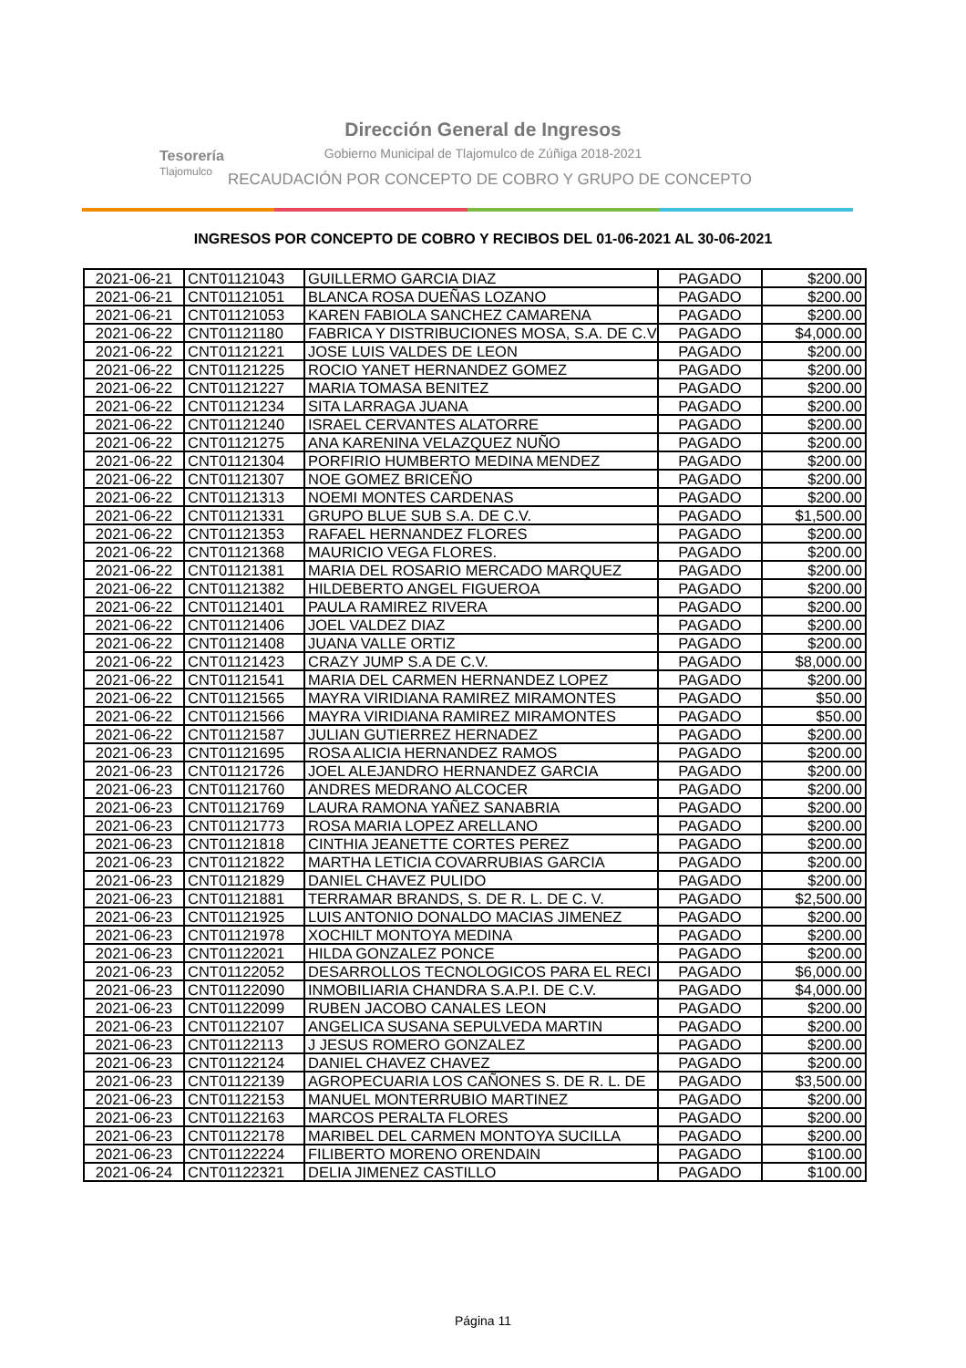Tesorería
Tlajomulco
Dirección General de Ingresos
Gobierno Municipal de Tlajomulco de Zúñiga 2018-2021
RECAUDACIÓN POR CONCEPTO DE COBRO Y GRUPO DE CONCEPTO
INGRESOS POR CONCEPTO DE COBRO Y RECIBOS DEL 01-06-2021 AL 30-06-2021
| 2021-06-21 | CNT01121043 | GUILLERMO GARCIA DIAZ | PAGADO | $200.00 |
| 2021-06-21 | CNT01121051 | BLANCA ROSA DUEÑAS LOZANO | PAGADO | $200.00 |
| 2021-06-21 | CNT01121053 | KAREN FABIOLA SANCHEZ CAMARENA | PAGADO | $200.00 |
| 2021-06-22 | CNT01121180 | FABRICA Y DISTRIBUCIONES MOSA, S.A. DE C.V | PAGADO | $4,000.00 |
| 2021-06-22 | CNT01121221 | JOSE LUIS VALDES DE LEON | PAGADO | $200.00 |
| 2021-06-22 | CNT01121225 | ROCIO YANET HERNANDEZ GOMEZ | PAGADO | $200.00 |
| 2021-06-22 | CNT01121227 | MARIA TOMASA BENITEZ | PAGADO | $200.00 |
| 2021-06-22 | CNT01121234 | SITA LARRAGA JUANA | PAGADO | $200.00 |
| 2021-06-22 | CNT01121240 | ISRAEL CERVANTES ALATORRE | PAGADO | $200.00 |
| 2021-06-22 | CNT01121275 | ANA KARENINA VELAZQUEZ NUÑO | PAGADO | $200.00 |
| 2021-06-22 | CNT01121304 | PORFIRIO HUMBERTO MEDINA MENDEZ | PAGADO | $200.00 |
| 2021-06-22 | CNT01121307 | NOE GOMEZ BRICEÑO | PAGADO | $200.00 |
| 2021-06-22 | CNT01121313 | NOEMI MONTES CARDENAS | PAGADO | $200.00 |
| 2021-06-22 | CNT01121331 | GRUPO BLUE SUB S.A. DE C.V. | PAGADO | $1,500.00 |
| 2021-06-22 | CNT01121353 | RAFAEL HERNANDEZ FLORES | PAGADO | $200.00 |
| 2021-06-22 | CNT01121368 | MAURICIO VEGA FLORES. | PAGADO | $200.00 |
| 2021-06-22 | CNT01121381 | MARIA DEL ROSARIO MERCADO MARQUEZ | PAGADO | $200.00 |
| 2021-06-22 | CNT01121382 | HILDEBERTO ANGEL FIGUEROA | PAGADO | $200.00 |
| 2021-06-22 | CNT01121401 | PAULA RAMIREZ RIVERA | PAGADO | $200.00 |
| 2021-06-22 | CNT01121406 | JOEL VALDEZ DIAZ | PAGADO | $200.00 |
| 2021-06-22 | CNT01121408 | JUANA VALLE ORTIZ | PAGADO | $200.00 |
| 2021-06-22 | CNT01121423 | CRAZY JUMP S.A DE C.V. | PAGADO | $8,000.00 |
| 2021-06-22 | CNT01121541 | MARIA DEL CARMEN HERNANDEZ LOPEZ | PAGADO | $200.00 |
| 2021-06-22 | CNT01121565 | MAYRA VIRIDIANA RAMIREZ MIRAMONTES | PAGADO | $50.00 |
| 2021-06-22 | CNT01121566 | MAYRA VIRIDIANA RAMIREZ MIRAMONTES | PAGADO | $50.00 |
| 2021-06-22 | CNT01121587 | JULIAN GUTIERREZ HERNADEZ | PAGADO | $200.00 |
| 2021-06-23 | CNT01121695 | ROSA ALICIA HERNANDEZ RAMOS | PAGADO | $200.00 |
| 2021-06-23 | CNT01121726 | JOEL ALEJANDRO HERNANDEZ GARCIA | PAGADO | $200.00 |
| 2021-06-23 | CNT01121760 | ANDRES MEDRANO ALCOCER | PAGADO | $200.00 |
| 2021-06-23 | CNT01121769 | LAURA RAMONA YAÑEZ SANABRIA | PAGADO | $200.00 |
| 2021-06-23 | CNT01121773 | ROSA MARIA LOPEZ ARELLANO | PAGADO | $200.00 |
| 2021-06-23 | CNT01121818 | CINTHIA JEANETTE CORTES PEREZ | PAGADO | $200.00 |
| 2021-06-23 | CNT01121822 | MARTHA LETICIA COVARRUBIAS GARCIA | PAGADO | $200.00 |
| 2021-06-23 | CNT01121829 | DANIEL CHAVEZ PULIDO | PAGADO | $200.00 |
| 2021-06-23 | CNT01121881 | TERRAMAR BRANDS, S. DE R. L. DE C. V. | PAGADO | $2,500.00 |
| 2021-06-23 | CNT01121925 | LUIS ANTONIO DONALDO MACIAS JIMENEZ | PAGADO | $200.00 |
| 2021-06-23 | CNT01121978 | XOCHILT MONTOYA MEDINA | PAGADO | $200.00 |
| 2021-06-23 | CNT01122021 | HILDA GONZALEZ PONCE | PAGADO | $200.00 |
| 2021-06-23 | CNT01122052 | DESARROLLOS TECNOLOGICOS PARA EL RECI | PAGADO | $6,000.00 |
| 2021-06-23 | CNT01122090 | INMOBILIARIA CHANDRA S.A.P.I. DE C.V. | PAGADO | $4,000.00 |
| 2021-06-23 | CNT01122099 | RUBEN JACOBO CANALES LEON | PAGADO | $200.00 |
| 2021-06-23 | CNT01122107 | ANGELICA SUSANA SEPULVEDA MARTIN | PAGADO | $200.00 |
| 2021-06-23 | CNT01122113 | J JESUS ROMERO GONZALEZ | PAGADO | $200.00 |
| 2021-06-23 | CNT01122124 | DANIEL CHAVEZ CHAVEZ | PAGADO | $200.00 |
| 2021-06-23 | CNT01122139 | AGROPECUARIA LOS CAÑONES S. DE R. L. DE | PAGADO | $3,500.00 |
| 2021-06-23 | CNT01122153 | MANUEL MONTERRUBIO MARTINEZ | PAGADO | $200.00 |
| 2021-06-23 | CNT01122163 | MARCOS PERALTA FLORES | PAGADO | $200.00 |
| 2021-06-23 | CNT01122178 | MARIBEL DEL CARMEN MONTOYA SUCILLA | PAGADO | $200.00 |
| 2021-06-23 | CNT01122224 | FILIBERTO MORENO ORENDAIN | PAGADO | $100.00 |
| 2021-06-24 | CNT01122321 | DELIA JIMENEZ CASTILLO | PAGADO | $100.00 |
Página 11